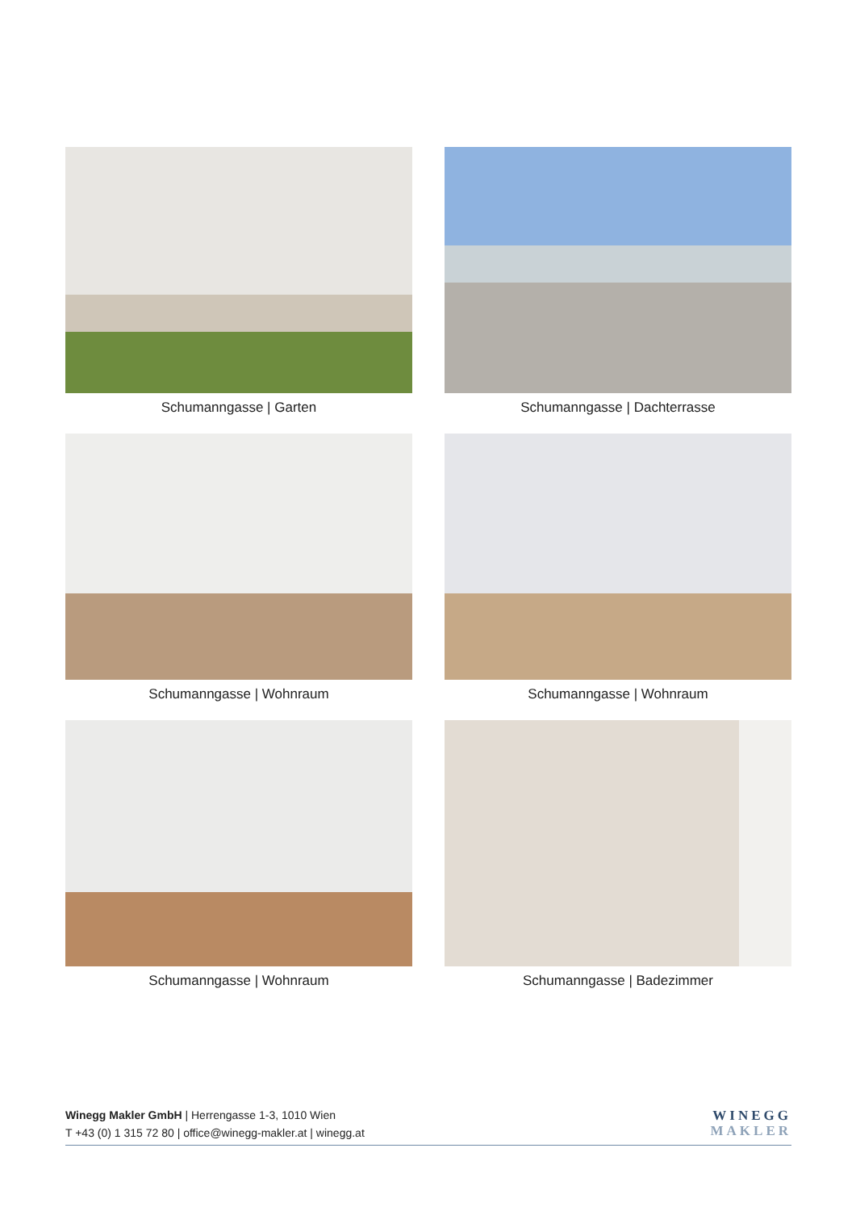Schumanngasse | Garten
Schumanngasse | Dachterrasse
Schumanngasse | Wohnraum
Schumanngasse | Wohnraum
Schumanngasse | Wohnraum
Schumanngasse | Badezimmer
Winegg Makler GmbH | Herrengasse 1-3, 1010 Wien
T +43 (0) 1 315 72 80 | office@winegg-makler.at | winegg.at
WINEGG
MAKLER